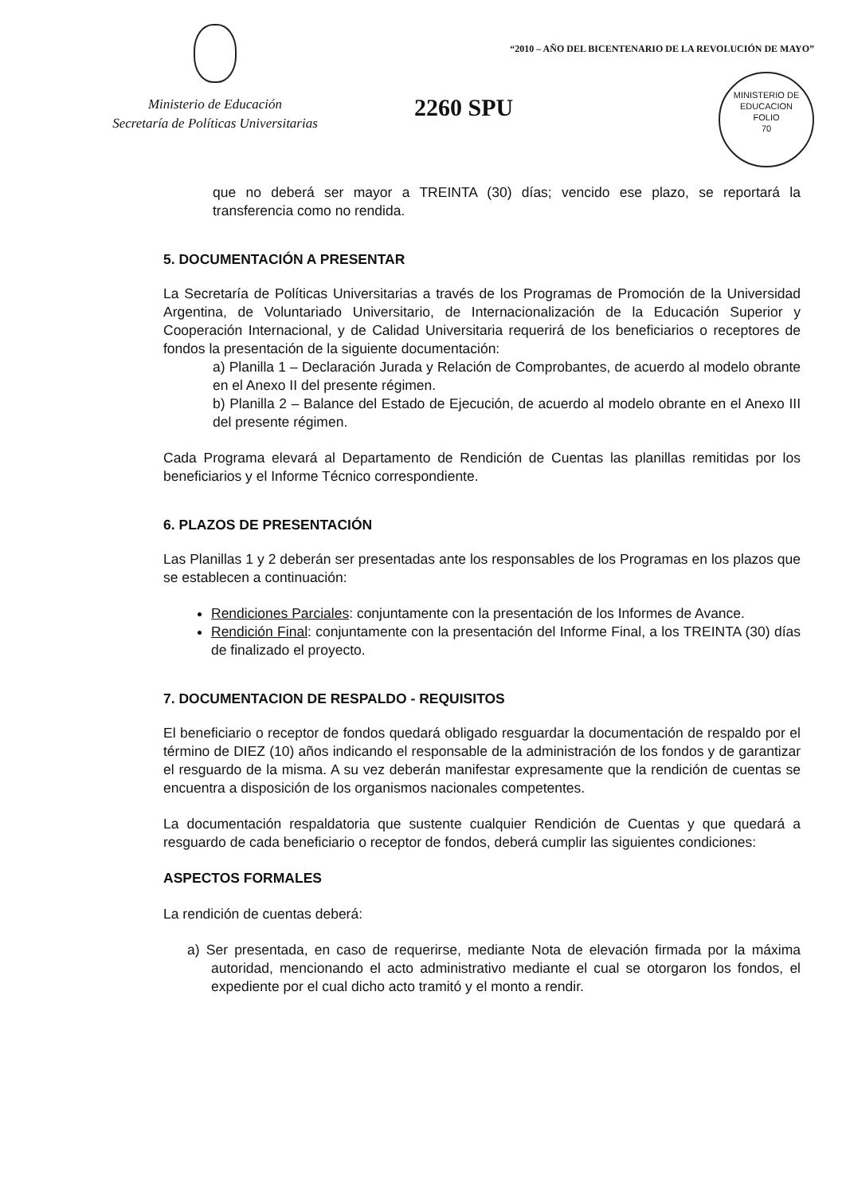Ministerio de Educación
Secretaría de Políticas Universitarias
“2010 – AÑO DEL BICENTENARIO DE LA REVOLUCIÓN DE MAYO”
2260 SPU
MINISTERIO DE EDUCACION
FOLIO
70
que no deberá ser mayor a TREINTA (30) días; vencido ese plazo, se reportará la transferencia como no rendida.
5. DOCUMENTACIÓN A PRESENTAR
La Secretaría de Políticas Universitarias a través de los Programas de Promoción de la Universidad Argentina, de Voluntariado Universitario, de Internacionalización de la Educación Superior y Cooperación Internacional, y de Calidad Universitaria requerirá de los beneficiarios o receptores de fondos la presentación de la siguiente documentación:
a) Planilla 1 – Declaración Jurada y Relación de Comprobantes, de acuerdo al modelo obrante en el Anexo II del presente régimen.
b) Planilla 2 – Balance del Estado de Ejecución, de acuerdo al modelo obrante en el Anexo III del presente régimen.
Cada Programa elevará al Departamento de Rendición de Cuentas las planillas remitidas por los beneficiarios y el Informe Técnico correspondiente.
6. PLAZOS DE PRESENTACIÓN
Las Planillas 1 y 2 deberán ser presentadas ante los responsables de los Programas en los plazos que se establecen a continuación:
Rendiciones Parciales: conjuntamente con la presentación de los Informes de Avance.
Rendición Final: conjuntamente con la presentación del Informe Final, a los TREINTA (30) días de finalizado el proyecto.
7. DOCUMENTACION DE RESPALDO - REQUISITOS
El beneficiario o receptor de fondos quedará obligado resguardar la documentación de respaldo por el término de DIEZ (10) años indicando el responsable de la administración de los fondos y de garantizar el resguardo de la misma. A su vez deberán manifestar expresamente que la rendición de cuentas se encuentra a disposición de los organismos nacionales competentes.
La documentación respaldatoria que sustente cualquier Rendición de Cuentas y que quedará a resguardo de cada beneficiario o receptor de fondos, deberá cumplir las siguientes condiciones:
ASPECTOS FORMALES
La rendición de cuentas deberá:
a) Ser presentada, en caso de requerirse, mediante Nota de elevación firmada por la máxima autoridad, mencionando el acto administrativo mediante el cual se otorgaron los fondos, el expediente por el cual dicho acto tramitó y el monto a rendir.